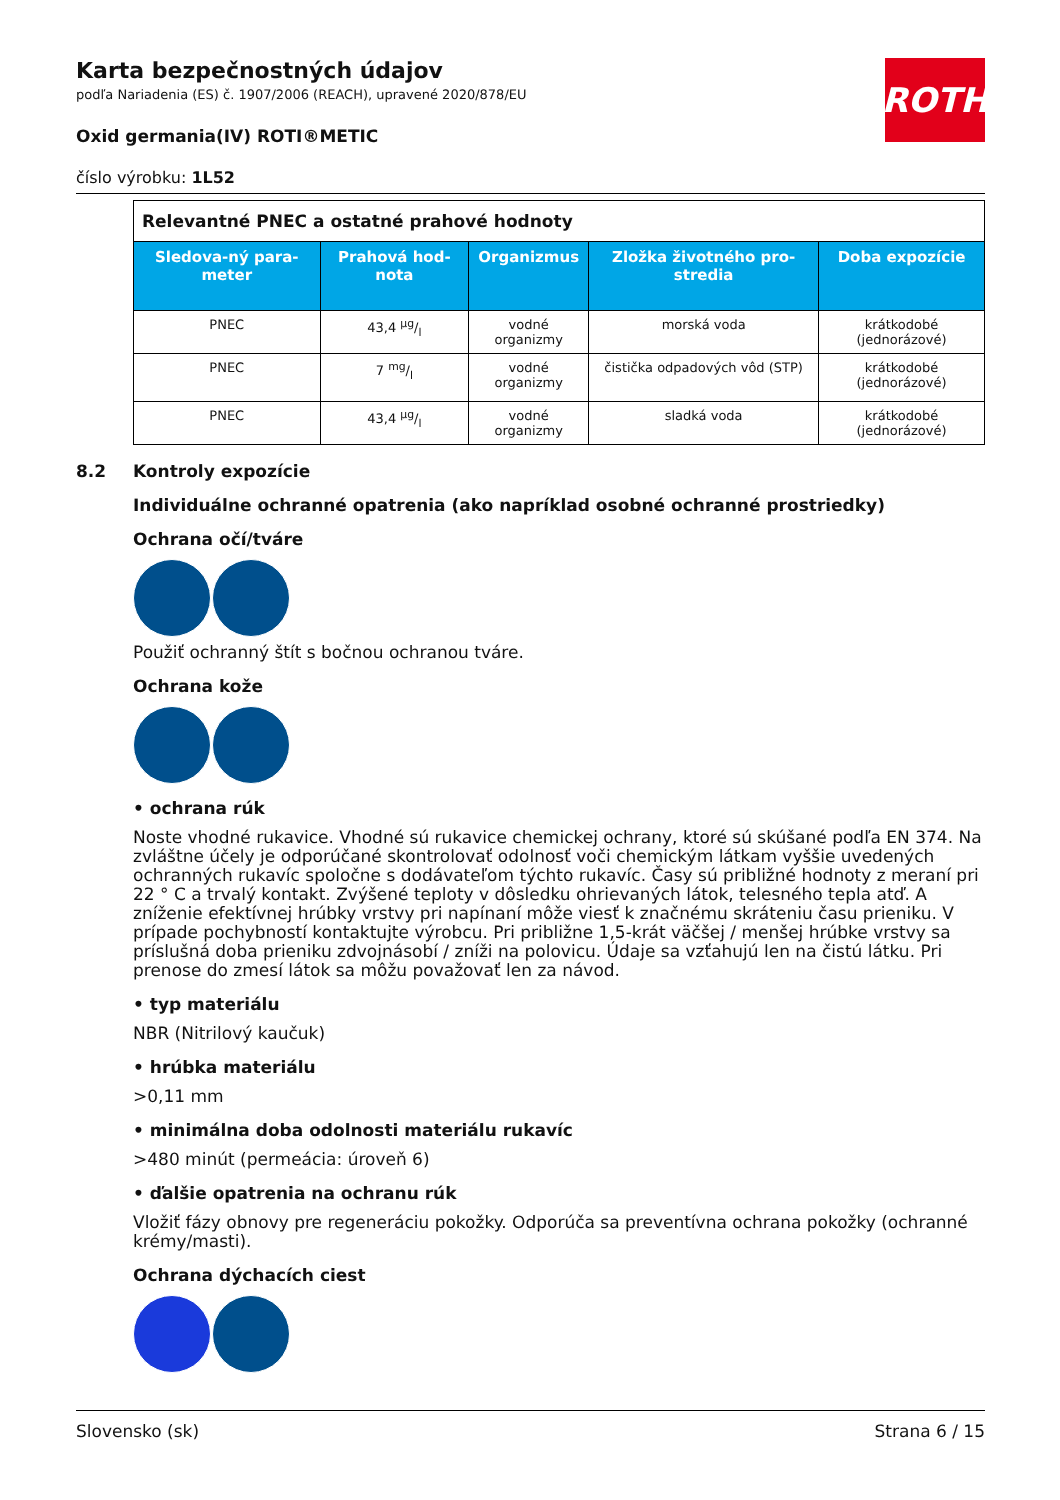ROTH
Karta bezpečnostných údajov
podľa Nariadenia (ES) č. 1907/2006 (REACH), upravené 2020/878/EU
Oxid germania(IV) ROTI®METIC
číslo výrobku: 1L52
| Relevantné PNEC a ostatné prahové hodnoty | | | | |
| Sledova-ný para-meter | Prahová hod-nota | Organizmus | Zložka životného pro-stredia | Doba expozície |
| PNEC | 43,4 µg/l | vodné organizmy | morská voda | krátkodobé (jednorázové) |
| PNEC | 7 mg/l | vodné organizmy | čistička odpadových vôd (STP) | krátkodobé (jednorázové) |
| PNEC | 43,4 µg/l | vodné organizmy | sladká voda | krátkodobé (jednorázové) |
8.2 Kontroly expozície
Individuálne ochranné opatrenia (ako napríklad osobné ochranné prostriedky)
Ochrana očí/tváre
Použiť ochranný štít s bočnou ochranou tváre.
Ochrana kože
• ochrana rúk
Noste vhodné rukavice. Vhodné sú rukavice chemickej ochrany, ktoré sú skúšané podľa EN 374. Na zvláštne účely je odporúčané skontrolovať odolnosť voči chemickým látkam vyššie uvedených ochranných rukavíc spoločne s dodávateľom týchto rukavíc. Časy sú približné hodnoty z meraní pri 22 ° C a trvalý kontakt. Zvýšené teploty v dôsledku ohrievaných látok, telesného tepla atď. A zníženie efektívnej hrúbky vrstvy pri napínaní môže viesť k značnému skráteniu času prieniku. V prípade pochybností kontaktujte výrobcu. Pri približne 1,5-krát väčšej / menšej hrúbke vrstvy sa príslušná doba prieniku zdvojnásobí / zníži na polovicu. Údaje sa vzťahujú len na čistú látku. Pri prenose do zmesí látok sa môžu považovať len za návod.
• typ materiálu
NBR (Nitrilový kaučuk)
• hrúbka materiálu
>0,11 mm
• minimálna doba odolnosti materiálu rukavíc
>480 minút (permeácia: úroveň 6)
• ďalšie opatrenia na ochranu rúk
Vložiť fázy obnovy pre regeneráciu pokožky. Odporúča sa preventívna ochrana pokožky (ochranné krémy/masti).
Ochrana dýchacích ciest
Slovensko (sk) Strana 6 / 15